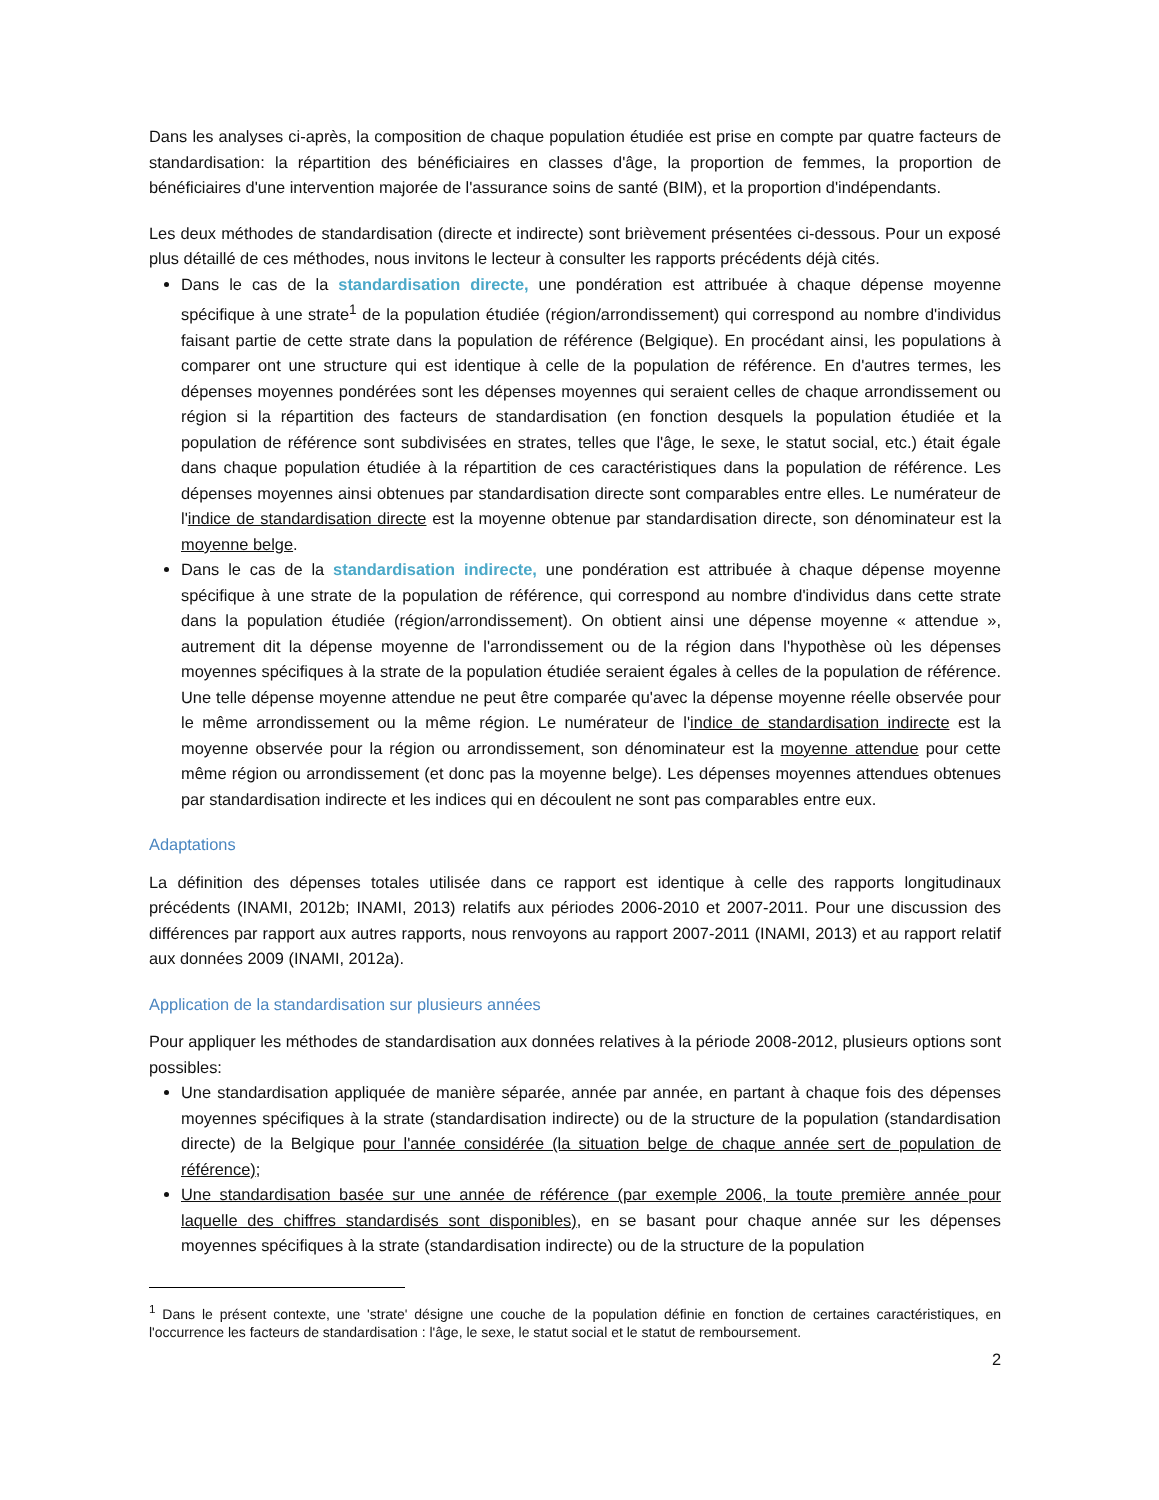Dans les analyses ci-après, la composition de chaque population étudiée est prise en compte par quatre facteurs de standardisation: la répartition des bénéficiaires en classes d'âge, la proportion de femmes, la proportion de bénéficiaires d'une intervention majorée de l'assurance soins de santé (BIM), et la proportion d'indépendants.
Les deux méthodes de standardisation (directe et indirecte) sont brièvement présentées ci-dessous. Pour un exposé plus détaillé de ces méthodes, nous invitons le lecteur à consulter les rapports précédents déjà cités.
Dans le cas de la standardisation directe, une pondération est attribuée à chaque dépense moyenne spécifique à une strate<sup>1</sup> de la population étudiée (région/arrondissement) qui correspond au nombre d'individus faisant partie de cette strate dans la population de référence (Belgique). En procédant ainsi, les populations à comparer ont une structure qui est identique à celle de la population de référence. En d'autres termes, les dépenses moyennes pondérées sont les dépenses moyennes qui seraient celles de chaque arrondissement ou région si la répartition des facteurs de standardisation (en fonction desquels la population étudiée et la population de référence sont subdivisées en strates, telles que l'âge, le sexe, le statut social, etc.) était égale dans chaque population étudiée à la répartition de ces caractéristiques dans la population de référence. Les dépenses moyennes ainsi obtenues par standardisation directe sont comparables entre elles. Le numérateur de l'indice de standardisation directe est la moyenne obtenue par standardisation directe, son dénominateur est la moyenne belge.
Dans le cas de la standardisation indirecte, une pondération est attribuée à chaque dépense moyenne spécifique à une strate de la population de référence, qui correspond au nombre d'individus dans cette strate dans la population étudiée (région/arrondissement). On obtient ainsi une dépense moyenne « attendue », autrement dit la dépense moyenne de l'arrondissement ou de la région dans l'hypothèse où les dépenses moyennes spécifiques à la strate de la population étudiée seraient égales à celles de la population de référence. Une telle dépense moyenne attendue ne peut être comparée qu'avec la dépense moyenne réelle observée pour le même arrondissement ou la même région. Le numérateur de l'indice de standardisation indirecte est la moyenne observée pour la région ou arrondissement, son dénominateur est la moyenne attendue pour cette même région ou arrondissement (et donc pas la moyenne belge). Les dépenses moyennes attendues obtenues par standardisation indirecte et les indices qui en découlent ne sont pas comparables entre eux.
Adaptations
La définition des dépenses totales utilisée dans ce rapport est identique à celle des rapports longitudinaux précédents (INAMI, 2012b; INAMI, 2013) relatifs aux périodes 2006-2010 et 2007-2011. Pour une discussion des différences par rapport aux autres rapports, nous renvoyons au rapport 2007-2011 (INAMI, 2013) et au rapport relatif aux données 2009 (INAMI, 2012a).
Application de la standardisation sur plusieurs années
Pour appliquer les méthodes de standardisation aux données relatives à la période 2008-2012, plusieurs options sont possibles:
Une standardisation appliquée de manière séparée, année par année, en partant à chaque fois des dépenses moyennes spécifiques à la strate (standardisation indirecte) ou de la structure de la population (standardisation directe) de la Belgique pour l'année considérée (la situation belge de chaque année sert de population de référence);
Une standardisation basée sur une année de référence (par exemple 2006, la toute première année pour laquelle des chiffres standardisés sont disponibles), en se basant pour chaque année sur les dépenses moyennes spécifiques à la strate (standardisation indirecte) ou de la structure de la population
<sup>1</sup> Dans le présent contexte, une 'strate' désigne une couche de la population définie en fonction de certaines caractéristiques, en l'occurrence les facteurs de standardisation : l'âge, le sexe, le statut social et le statut de remboursement.
2